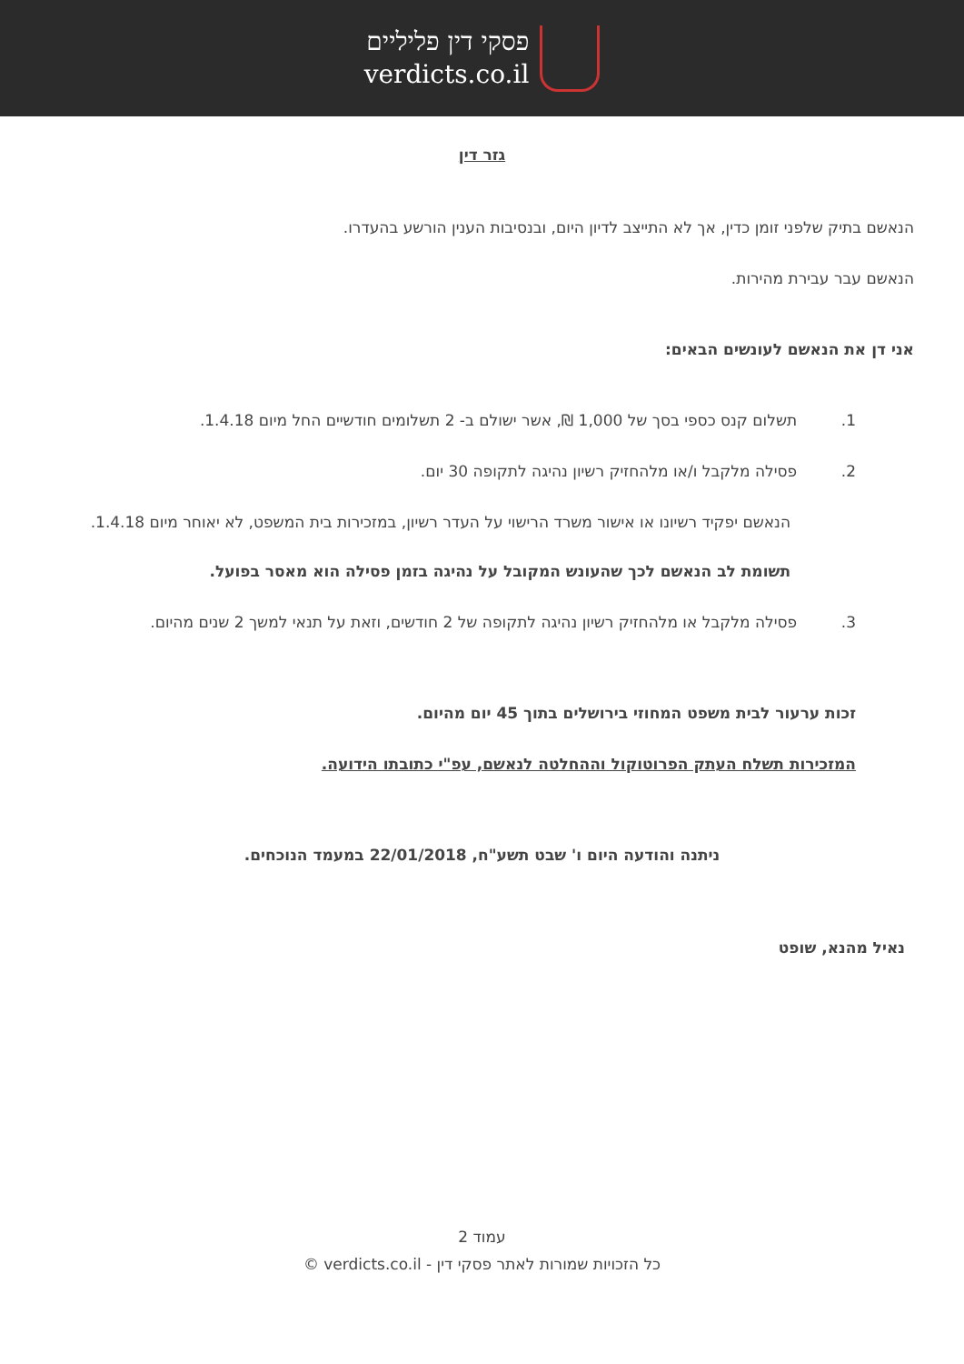פסקי דין פליליים
verdicts.co.il
גזר דין
הנאשם בתיק שלפני זומן כדין, אך לא התייצב לדיון היום, ובנסיבות הענין הורשע בהעדרו.
הנאשם עבר עבירת מהירות.
אני דן את הנאשם לעונשים הבאים:
1. תשלום קנס כספי בסך של 1,000 ₪, אשר ישולם ב- 2 תשלומים חודשיים החל מיום 1.4.18.
2. פסילה מלקבל ו/או מלהחזיק רשיון נהיגה לתקופה 30 יום.
הנאשם יפקיד רשיונו או אישור משרד הרישוי על העדר רשיון, במזכירות בית המשפט, לא יאוחר מיום 1.4.18.
תשומת לב הנאשם לכך שהעונש המקובל על נהיגה בזמן פסילה הוא מאסר בפועל.
3. פסילה מלקבל או מלהחזיק רשיון נהיגה לתקופה של 2 חודשים, וזאת על תנאי למשך 2 שנים מהיום.
זכות ערעור לבית משפט המחוזי בירושלים בתוך 45 יום מהיום.
המזכירות תשלח העתק הפרוטוקול וההחלטה לנאשם, עפ"י כתובתו הידועה.
ניתנה והודעה היום ו' שבט תשע"ח, 22/01/2018 במעמד הנוכחים.
נאיל מהנא, שופט
עמוד 2
כל הזכויות שמורות לאתר פסקי דין - verdicts.co.il ©